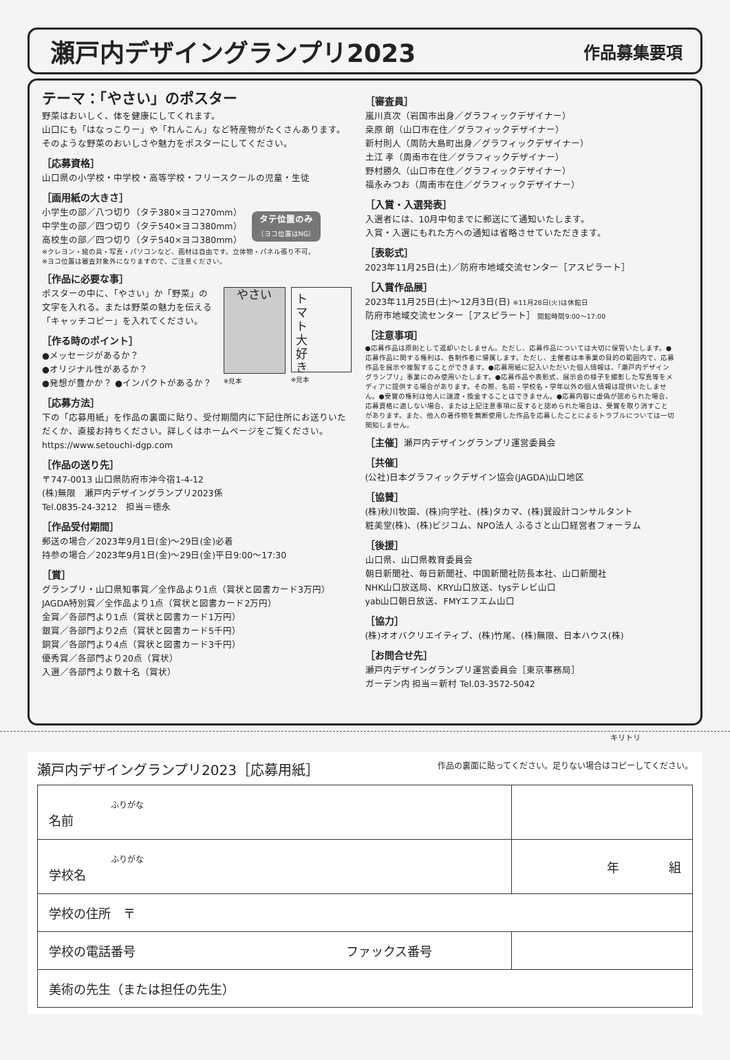瀬戸内デザイングランプリ2023
作品募集要項
テーマ：「やさい」のポスター
野菜はおいしく、体を健康にしてくれます。
山口にも「はなっこりー」や「れんこん」など特産物がたくさんあります。
そのような野菜のおいしさや魅力をポスターにしてください。
［応募資格］
山口県の小学校・中学校・高等学校・フリースクールの児童・生徒
［画用紙の大きさ］
小学生の部／八つ切り（タテ380×ヨコ270mm）
中学生の部／四つ切り（タテ540×ヨコ380mm）
高校生の部／四つ切り（タテ540×ヨコ380mm）
タテ位置のみ
（ヨコ位置はNG）
※クレヨン・絵の具・写真・パソコンなど、画材は自由です。立体物・パネル張り不可。
※ヨコ位置は審査対象外になりますので、ご注意ください。
［作品に必要な事］
ポスターの中に、「やさい」か「野菜」の文字を入れる。または野菜の魅力を伝える「キャッチコピー」を入れてください。
［作る時のポイント］
●メッセージがあるか？
●オリジナル性があるか？
●発想が豊かか？ ●インパクトがあるか？
やさい
※見本
ト
マ
ト
大
好
き
※見本
［応募方法］
下の「応募用紙」を作品の裏面に貼り、受付期間内に下記住所にお送りいただくか、直接お持ちください。詳しくはホームページをご覧ください。
https://www.setouchi-dgp.com
［作品の送り先］
〒747-0013 山口県防府市沖今宿1-4-12
(株)無限　瀬戸内デザイングランプリ2023係
Tel.0835-24-3212　担当＝徳永
［作品受付期間］
郵送の場合／2023年9月1日(金)〜29日(金)必着
持参の場合／2023年9月1日(金)〜29日(金)平日9:00〜17:30
［賞］
グランプリ・山口県知事賞／全作品より1点（賞状と図書カード3万円）
JAGDA特別賞／全作品より1点（賞状と図書カード2万円）
金賞／各部門より1点（賞状と図書カード1万円）
銀賞／各部門より2点（賞状と図書カード5千円）
銅賞／各部門より4点（賞状と図書カード3千円）
優秀賞／各部門より20点（賞状）
入選／各部門より数十名（賞状）
［審査員］
嵐川真次（岩国市出身／グラフィックデザイナー）
桒原 朗（山口市在住／グラフィックデザイナー）
新村則人（周防大島町出身／グラフィックデザイナー）
土江 孝（周南市在住／グラフィックデザイナー）
野村勝久（山口市在住／グラフィックデザイナー）
福永みつお（周南市在住／グラフィックデザイナー）
［入賞・入選発表］
入選者には、10月中旬までに郵送にて通知いたします。
入賞・入選にもれた方への通知は省略させていただきます。
［表彰式］
2023年11月25日(土)／防府市地域交流センター［アスピラート］
［入賞作品展］
2023年11月25日(土)〜12月3日(日) ※11月28日(火)は休館日
防府市地域交流センター［アスピラート］ 開館時間9:00〜17:00
［注意事項］
●応募作品は原則として返却いたしません。ただし、応募作品については大切に保管いたします。●応募作品に関する権利は、各制作者に帰属します。ただし、主催者は本事業の目的の範囲内で、応募作品を展示や複製することができます。●応募用紙に記入いただいた個人情報は、「瀬戸内デザイングランプリ」事業にのみ使用いたします。●応募作品や表彰式、展示会の様子を撮影した写真等をメディアに提供する場合があります。その際、名前・学校名・学年以外の個人情報は提供いたしません。●受賞の権利は他人に譲渡・換金することはできません。●応募内容に虚偽が認められた場合、応募資格に適しない場合、または上記注意事項に反すると認められた場合は、受賞を取り消すことがあります。また、他人の著作物を無断使用した作品を応募したことによるトラブルについては一切関知しません。
［主催］瀬戸内デザイングランプリ運営委員会
［共催］
(公社)日本グラフィックデザイン協会(JAGDA)山口地区
［協賛］
(株)秋川牧園、(株)向学社、(株)タカマ、(株)巽設計コンサルタント
粧美堂(株)、(株)ビジコム、NPO法人 ふるさと山口経営者フォーラム
［後援］
山口県、山口県教育委員会
朝日新聞社、毎日新聞社、中国新聞社防長本社、山口新聞社
NHK山口放送局、KRY山口放送、tysテレビ山口
yab山口朝日放送、FMYエフエム山口
［協力］
(株)オオバクリエイティブ、(株)竹尾、(株)無限、日本ハウス(株)
［お問合せ先］
瀬戸内デザイングランプリ運営委員会［東京事務局］
ガーデン内 担当＝新村 Tel.03-3572-5042
キリトリ
瀬戸内デザイングランプリ2023［応募用紙］ 作品の裏面に貼ってください。足りない場合はコピーしてください。
| ふりがな 名前 | |
| ふりがな 学校名 | 年 組 |
| 学校の住所 〒 | |
| 学校の電話番号 ファックス番号 | |
| 美術の先生（または担任の先生） | |